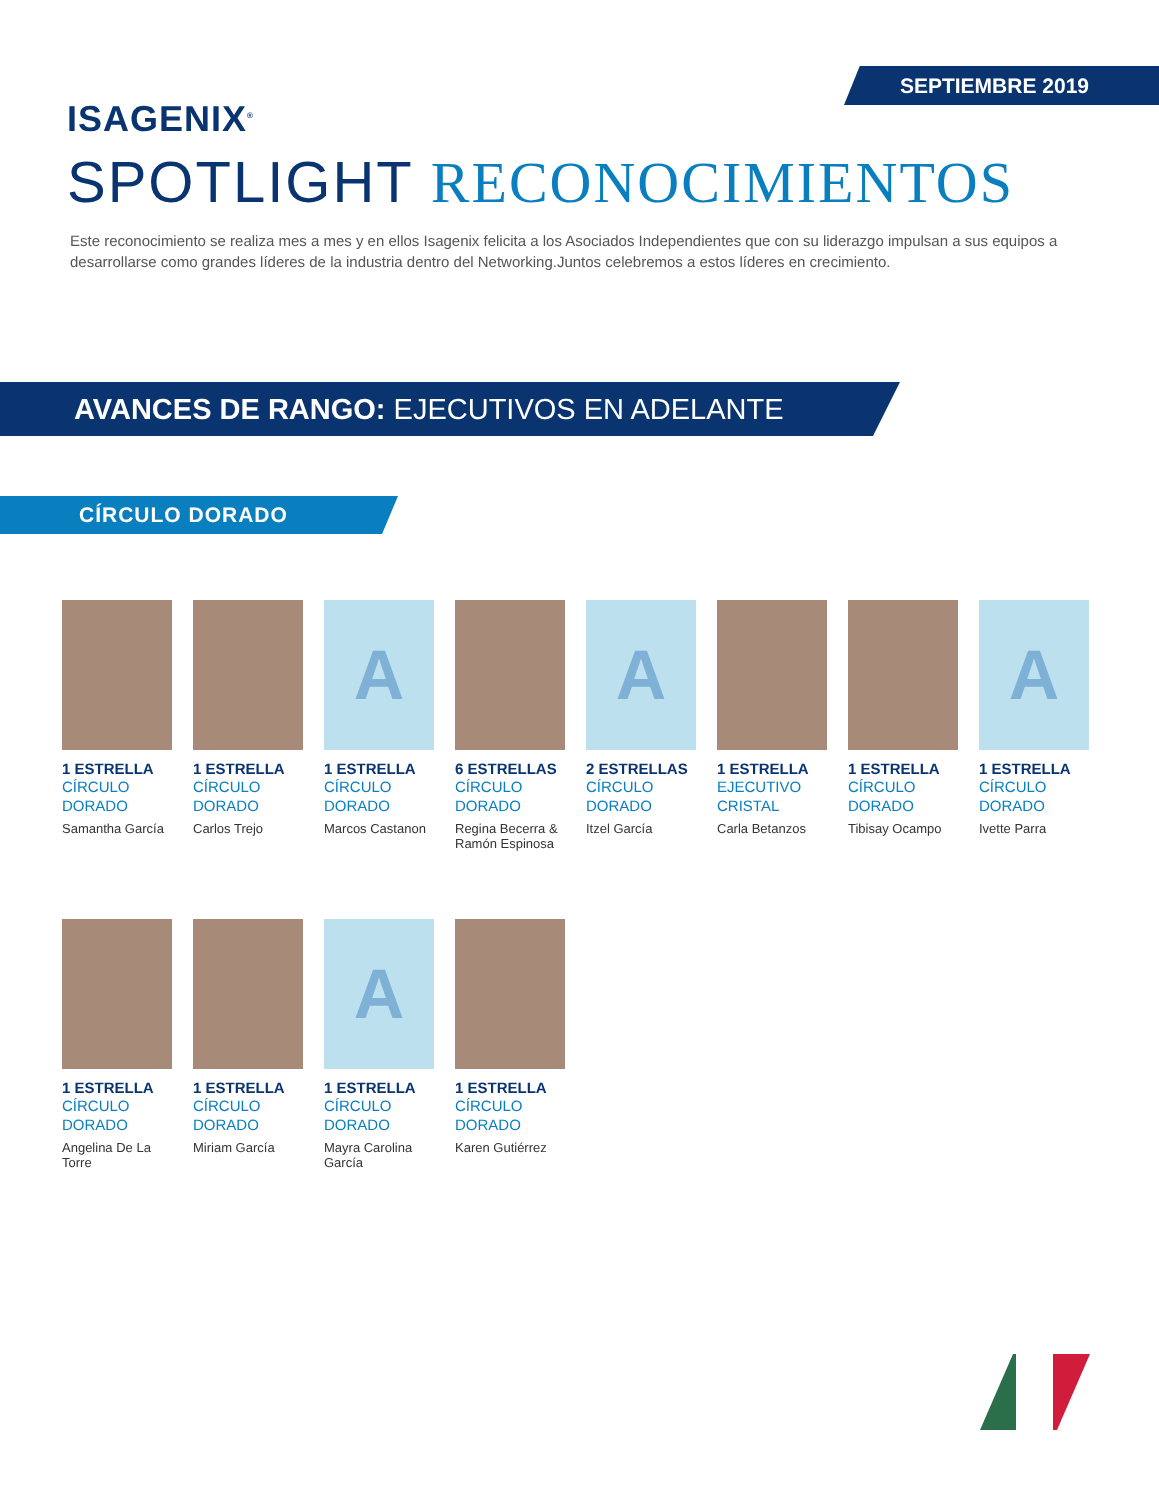SEPTIEMBRE 2019
ISAGENIX<sup>®</sup>
SPOTLIGHT RECONOCIMIENTOS
Este reconocimiento se realiza mes a mes y en ellos Isagenix felicita a los Asociados Independientes que con su liderazgo impulsan a sus equipos a desarrollarse como grandes líderes de la industria dentro del Networking.Juntos celebremos a estos líderes en crecimiento.
AVANCES DE RANGO: EJECUTIVOS EN ADELANTE
CÍRCULO DORADO
1 ESTRELLA
CÍRCULO DORADO
Samantha García
1 ESTRELLA
CÍRCULO DORADO
Carlos Trejo
A
1 ESTRELLA
CÍRCULO DORADO
Marcos Castanon
6 ESTRELLAS
CÍRCULO DORADO
Regina Becerra & Ramón Espinosa
A
2 ESTRELLAS
CÍRCULO DORADO
Itzel García
1 ESTRELLA
EJECUTIVO CRISTAL
Carla Betanzos
1 ESTRELLA
CÍRCULO DORADO
Tibisay Ocampo
A
1 ESTRELLA
CÍRCULO DORADO
Ivette Parra
1 ESTRELLA
CÍRCULO DORADO
Angelina De La Torre
1 ESTRELLA
CÍRCULO DORADO
Miriam García
A
1 ESTRELLA
CÍRCULO DORADO
Mayra Carolina García
1 ESTRELLA
CÍRCULO DORADO
Karen Gutiérrez